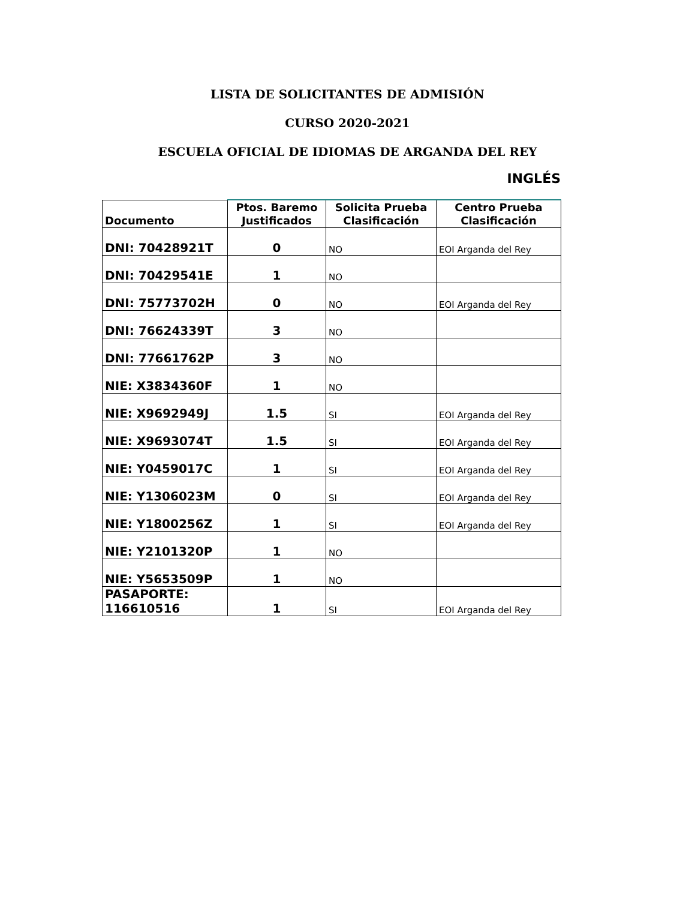LISTA DE SOLICITANTES DE ADMISIÓN
CURSO 2020-2021
ESCUELA OFICIAL DE IDIOMAS DE ARGANDA DEL REY
INGLÉS
| Documento | Ptos. Baremo Justificados | Solicita Prueba Clasificación | Centro Prueba Clasificación |
| --- | --- | --- | --- |
| DNI: 70428921T | 0 | NO | EOI Arganda del Rey |
| DNI: 70429541E | 1 | NO | |
| DNI: 75773702H | 0 | NO | EOI Arganda del Rey |
| DNI: 76624339T | 3 | NO | |
| DNI: 77661762P | 3 | NO | |
| NIE: X3834360F | 1 | NO | |
| NIE: X9692949J | 1.5 | SI | EOI Arganda del Rey |
| NIE: X9693074T | 1.5 | SI | EOI Arganda del Rey |
| NIE: Y0459017C | 1 | SI | EOI Arganda del Rey |
| NIE: Y1306023M | 0 | SI | EOI Arganda del Rey |
| NIE: Y1800256Z | 1 | SI | EOI Arganda del Rey |
| NIE: Y2101320P | 1 | NO | |
| NIE: Y5653509P | 1 | NO | |
| PASAPORTE: 116610516 | 1 | SI | EOI Arganda del Rey |